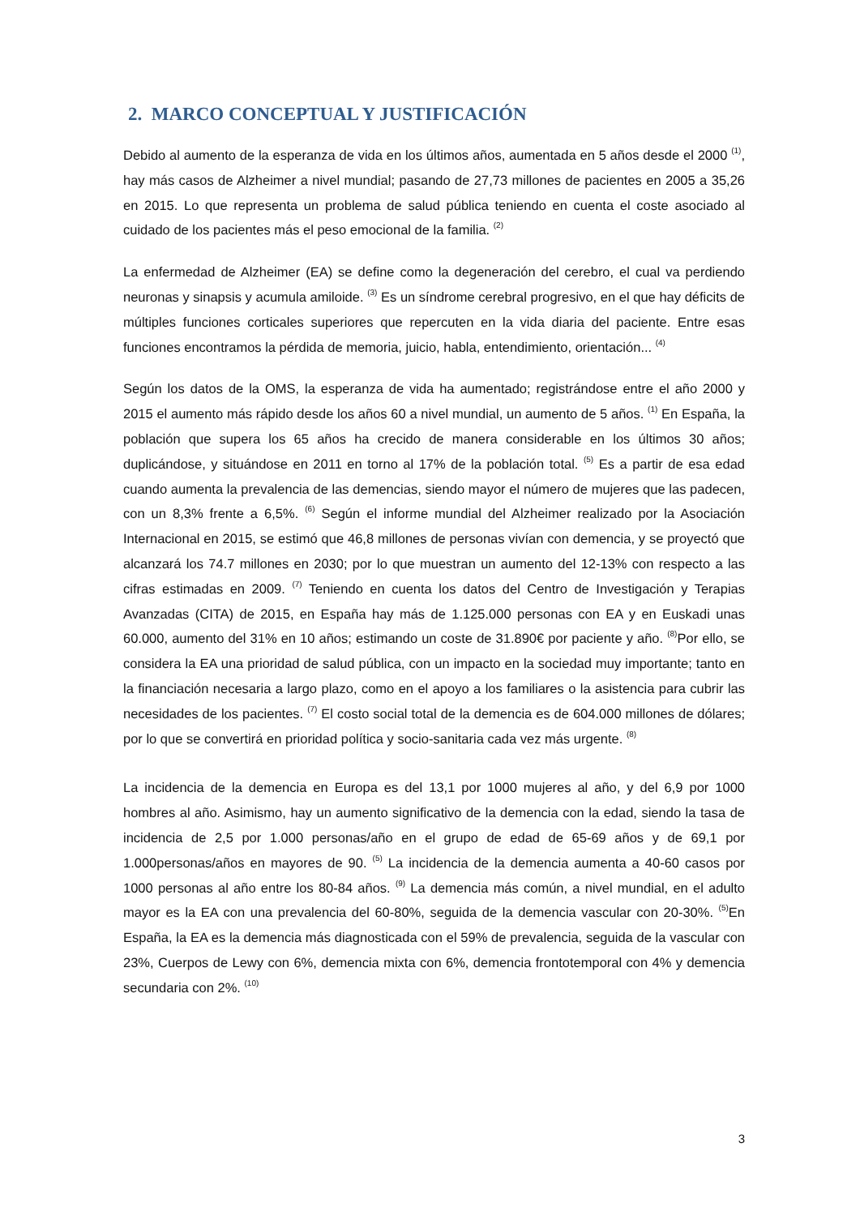2. MARCO CONCEPTUAL Y JUSTIFICACIÓN
Debido al aumento de la esperanza de vida en los últimos años, aumentada en 5 años desde el 2000 <sup>(1)</sup>, hay más casos de Alzheimer a nivel mundial; pasando de 27,73 millones de pacientes en 2005 a 35,26 en 2015. Lo que representa un problema de salud pública teniendo en cuenta el coste asociado al cuidado de los pacientes más el peso emocional de la familia. <sup>(2)</sup>
La enfermedad de Alzheimer (EA) se define como la degeneración del cerebro, el cual va perdiendo neuronas y sinapsis y acumula amiloide. <sup>(3)</sup> Es un síndrome cerebral progresivo, en el que hay déficits de múltiples funciones corticales superiores que repercuten en la vida diaria del paciente. Entre esas funciones encontramos la pérdida de memoria, juicio, habla, entendimiento, orientación... <sup>(4)</sup>
Según los datos de la OMS, la esperanza de vida ha aumentado; registrándose entre el año 2000 y 2015 el aumento más rápido desde los años 60 a nivel mundial, un aumento de 5 años. <sup>(1)</sup> En España, la población que supera los 65 años ha crecido de manera considerable en los últimos 30 años; duplicándose, y situándose en 2011 en torno al 17% de la población total. <sup>(5)</sup> Es a partir de esa edad cuando aumenta la prevalencia de las demencias, siendo mayor el número de mujeres que las padecen, con un 8,3% frente a 6,5%. <sup>(6)</sup> Según el informe mundial del Alzheimer realizado por la Asociación Internacional en 2015, se estimó que 46,8 millones de personas vivían con demencia, y se proyectó que alcanzará los 74.7 millones en 2030; por lo que muestran un aumento del 12-13% con respecto a las cifras estimadas en 2009. <sup>(7)</sup> Teniendo en cuenta los datos del Centro de Investigación y Terapias Avanzadas (CITA) de 2015, en España hay más de 1.125.000 personas con EA y en Euskadi unas 60.000, aumento del 31% en 10 años; estimando un coste de 31.890€ por paciente y año. <sup>(8)</sup>Por ello, se considera la EA una prioridad de salud pública, con un impacto en la sociedad muy importante; tanto en la financiación necesaria a largo plazo, como en el apoyo a los familiares o la asistencia para cubrir las necesidades de los pacientes. <sup>(7)</sup> El costo social total de la demencia es de 604.000 millones de dólares; por lo que se convertirá en prioridad política y socio-sanitaria cada vez más urgente. <sup>(8)</sup>
La incidencia de la demencia en Europa es del 13,1 por 1000 mujeres al año, y del 6,9 por 1000 hombres al año. Asimismo, hay un aumento significativo de la demencia con la edad, siendo la tasa de incidencia de 2,5 por 1.000 personas/año en el grupo de edad de 65-69 años y de 69,1 por 1.000personas/años en mayores de 90. <sup>(5)</sup> La incidencia de la demencia aumenta a 40-60 casos por 1000 personas al año entre los 80-84 años. <sup>(9)</sup> La demencia más común, a nivel mundial, en el adulto mayor es la EA con una prevalencia del 60-80%, seguida de la demencia vascular con 20-30%. <sup>(5)</sup>En España, la EA es la demencia más diagnosticada con el 59% de prevalencia, seguida de la vascular con 23%, Cuerpos de Lewy con 6%, demencia mixta con 6%, demencia frontotemporal con 4% y demencia secundaria con 2%. <sup>(10)</sup>
3